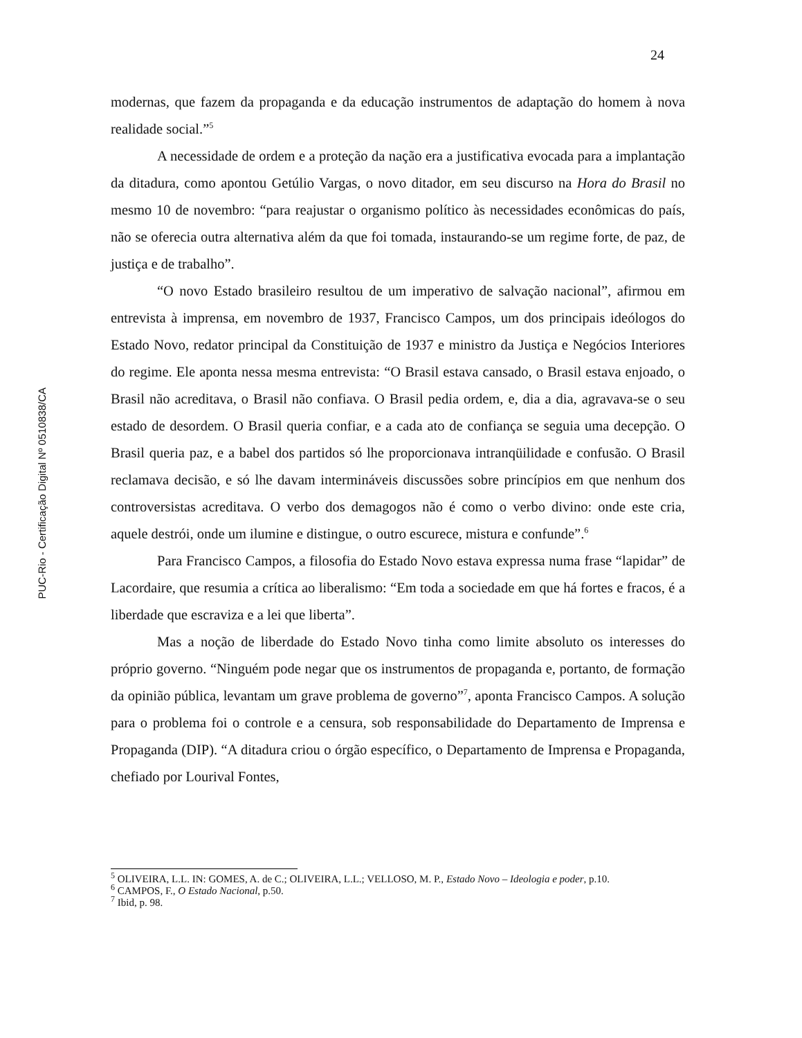24
PUC-Rio - Certificação Digital Nº 0510838/CA
modernas, que fazem da propaganda e da educação instrumentos de adaptação do homem à nova realidade social.”<sup>5</sup>
A necessidade de ordem e a proteção da nação era a justificativa evocada para a implantação da ditadura, como apontou Getúlio Vargas, o novo ditador, em seu discurso na Hora do Brasil no mesmo 10 de novembro: “para reajustar o organismo político às necessidades econômicas do país, não se oferecia outra alternativa além da que foi tomada, instaurando-se um regime forte, de paz, de justiça e de trabalho”.
“O novo Estado brasileiro resultou de um imperativo de salvação nacional”, afirmou em entrevista à imprensa, em novembro de 1937, Francisco Campos, um dos principais ideólogos do Estado Novo, redator principal da Constituição de 1937 e ministro da Justiça e Negócios Interiores do regime. Ele aponta nessa mesma entrevista: “O Brasil estava cansado, o Brasil estava enjoado, o Brasil não acreditava, o Brasil não confiava. O Brasil pedia ordem, e, dia a dia, agravava-se o seu estado de desordem. O Brasil queria confiar, e a cada ato de confiança se seguia uma decepção. O Brasil queria paz, e a babel dos partidos só lhe proporcionava intranqüilidade e confusão. O Brasil reclamava decisão, e só lhe davam intermináveis discussões sobre princípios em que nenhum dos controversistas acreditava. O verbo dos demagogos não é como o verbo divino: onde este cria, aquele destrói, onde um ilumine e distingue, o outro escurece, mistura e confunde”.<sup>6</sup>
Para Francisco Campos, a filosofia do Estado Novo estava expressa numa frase “lapidar” de Lacordaire, que resumia a crítica ao liberalismo: “Em toda a sociedade em que há fortes e fracos, é a liberdade que escraviza e a lei que liberta”.
Mas a noção de liberdade do Estado Novo tinha como limite absoluto os interesses do próprio governo. “Ninguém pode negar que os instrumentos de propaganda e, portanto, de formação da opinião pública, levantam um grave problema de governo”<sup>7</sup>, aponta Francisco Campos. A solução para o problema foi o controle e a censura, sob responsabilidade do Departamento de Imprensa e Propaganda (DIP). “A ditadura criou o órgão específico, o Departamento de Imprensa e Propaganda, chefiado por Lourival Fontes,
<sup>5</sup> OLIVEIRA, L.L. IN: GOMES, A. de C.; OLIVEIRA, L.L.; VELLOSO, M. P., Estado Novo – Ideologia e poder, p.10.
<sup>6</sup> CAMPOS, F., O Estado Nacional, p.50.
<sup>7</sup> Ibid, p. 98.